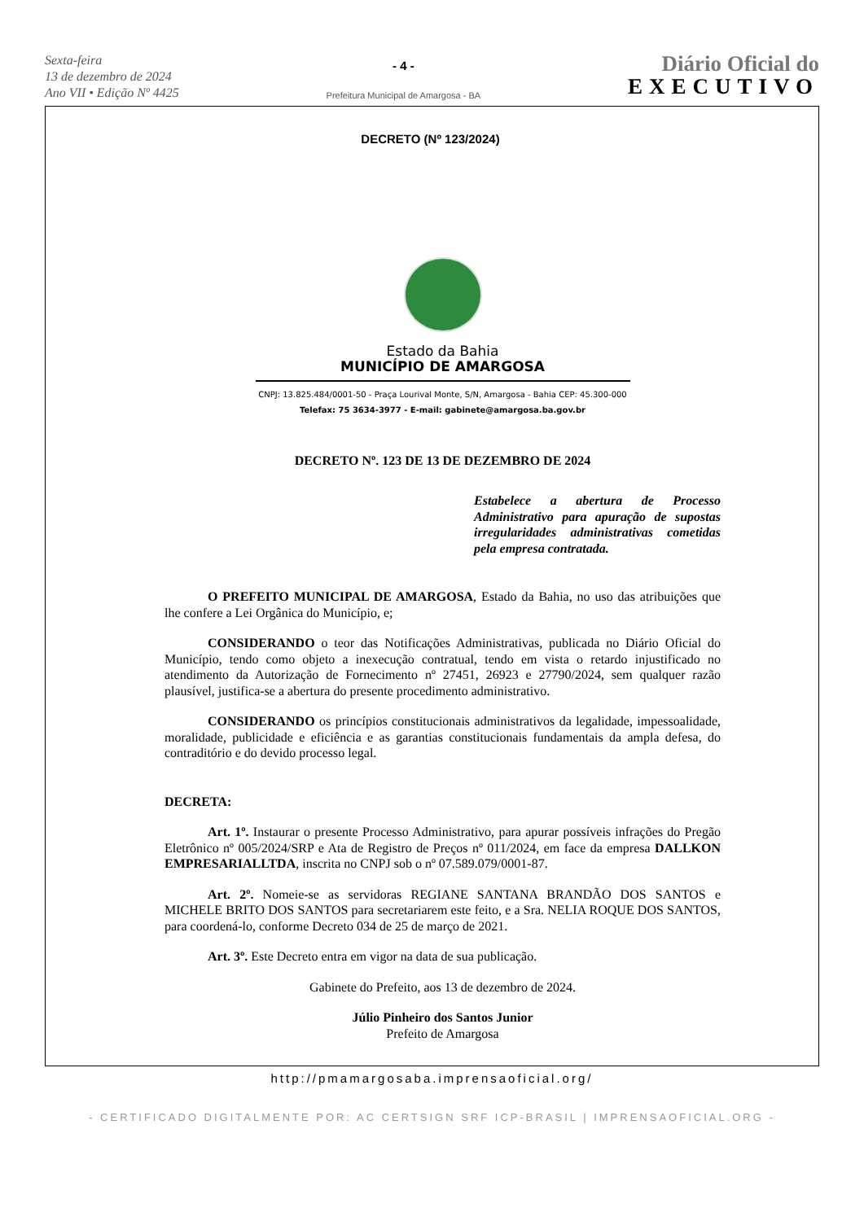Sexta-feira
13 de dezembro de 2024
Ano VII • Edição Nº 4425
- 4 -
Prefeitura Municipal de Amargosa - BA
Diário Oficial do
EXECUTIVO
DECRETO (Nº 123/2024)
Estado da Bahia
MUNICÍPIO DE AMARGOSA
CNPJ: 13.825.484/0001-50 - Praça Lourival Monte, S/N, Amargosa - Bahia CEP: 45.300-000
Telefax: 75 3634-3977 - E-mail: gabinete@amargosa.ba.gov.br
DECRETO Nº. 123 DE 13 DE DEZEMBRO DE 2024
Estabelece a abertura de Processo Administrativo para apuração de supostas irregularidades administrativas cometidas pela empresa contratada.
O PREFEITO MUNICIPAL DE AMARGOSA, Estado da Bahia, no uso das atribuições que lhe confere a Lei Orgânica do Município, e;
CONSIDERANDO o teor das Notificações Administrativas, publicada no Diário Oficial do Município, tendo como objeto a inexecução contratual, tendo em vista o retardo injustificado no atendimento da Autorização de Fornecimento nº 27451, 26923 e 27790/2024, sem qualquer razão plausível, justifica-se a abertura do presente procedimento administrativo.
CONSIDERANDO os princípios constitucionais administrativos da legalidade, impessoalidade, moralidade, publicidade e eficiência e as garantias constitucionais fundamentais da ampla defesa, do contraditório e do devido processo legal.
DECRETA:
Art. 1º. Instaurar o presente Processo Administrativo, para apurar possíveis infrações do Pregão Eletrônico nº 005/2024/SRP e Ata de Registro de Preços nº 011/2024, em face da empresa DALLKON EMPRESARIALLTDA, inscrita no CNPJ sob o nº 07.589.079/0001-87.
Art. 2º. Nomeie-se as servidoras REGIANE SANTANA BRANDÃO DOS SANTOS e MICHELE BRITO DOS SANTOS para secretariarem este feito, e a Sra. NELIA ROQUE DOS SANTOS, para coordená-lo, conforme Decreto 034 de 25 de março de 2021.
Art. 3º. Este Decreto entra em vigor na data de sua publicação.
Gabinete do Prefeito, aos 13 de dezembro de 2024.
Júlio Pinheiro dos Santos Junior
Prefeito de Amargosa
http://pmamargosaba.imprensaoficial.org/
- CERTIFICADO DIGITALMENTE POR: AC CERTSIGN SRF ICP-BRASIL | IMPRENSAOFICIAL.ORG -